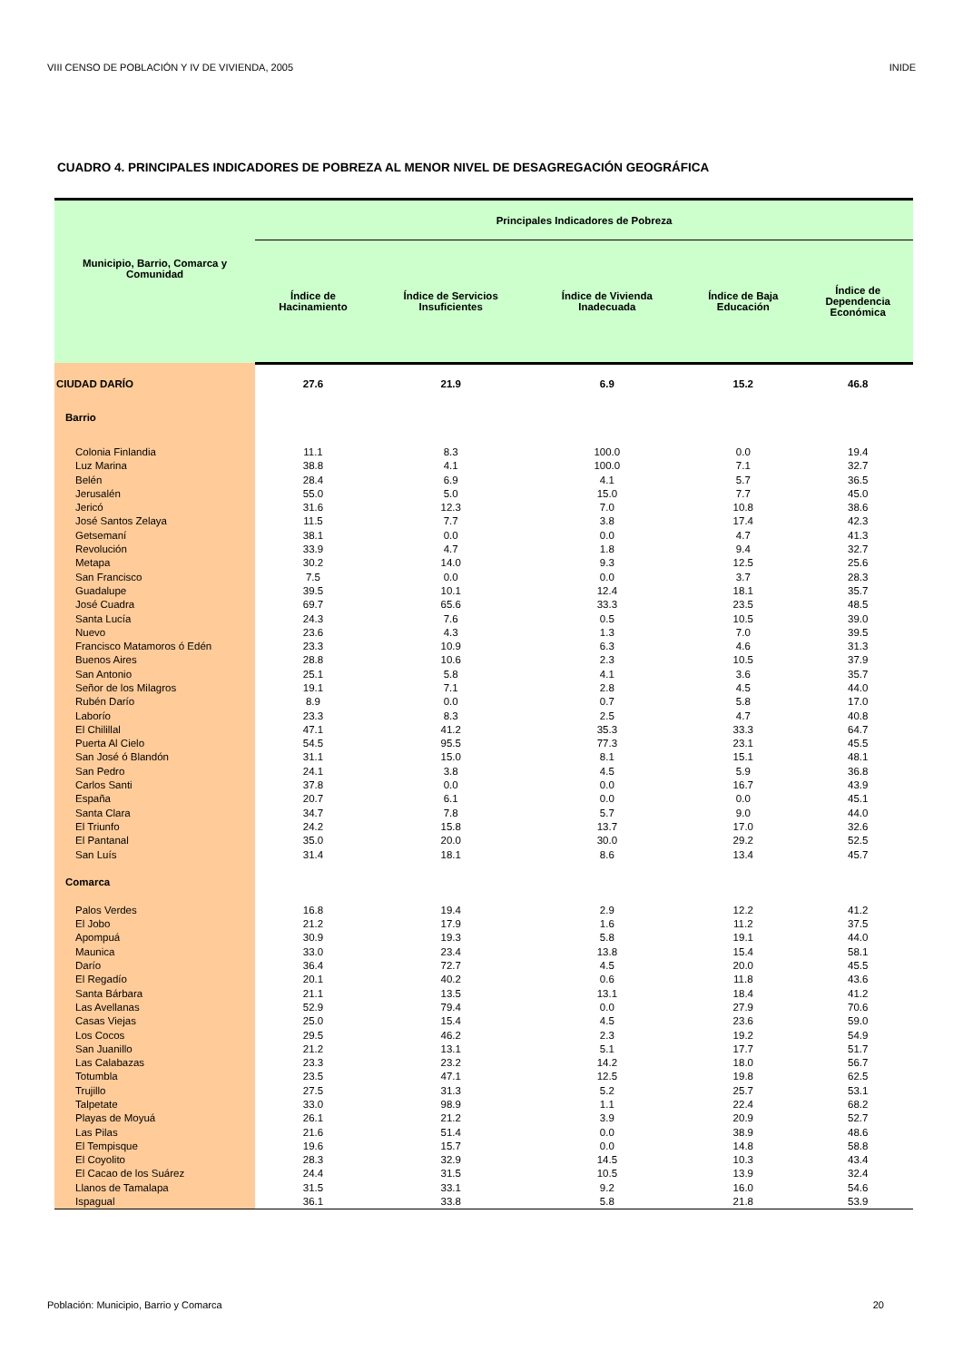VIII CENSO DE POBLACIÓN Y IV DE VIVIENDA, 2005 INIDE
CUADRO 4. PRINCIPALES INDICADORES DE POBREZA AL MENOR NIVEL DE DESAGREGACIÓN GEOGRÁFICA
| Municipio, Barrio, Comarca y Comunidad | Principales Indicadores de Pobreza | | | | |
| --- | --- | --- | --- | --- | --- |
| | Índice de Hacinamiento | Índice de Servicios Insuficientes | Índice de Vivienda Inadecuada | Índice de Baja Educación | Índice de Dependencia Económica |
| CIUDAD DARÍO | 27.6 | 21.9 | 6.9 | 15.2 | 46.8 |
| Barrio | | | | | |
| Colonia Finlandia | 11.1 | 8.3 | 100.0 | 0.0 | 19.4 |
| Luz Marina | 38.8 | 4.1 | 100.0 | 7.1 | 32.7 |
| Belén | 28.4 | 6.9 | 4.1 | 5.7 | 36.5 |
| Jerusalén | 55.0 | 5.0 | 15.0 | 7.7 | 45.0 |
| Jericó | 31.6 | 12.3 | 7.0 | 10.8 | 38.6 |
| José Santos Zelaya | 11.5 | 7.7 | 3.8 | 17.4 | 42.3 |
| Getsemaní | 38.1 | 0.0 | 0.0 | 4.7 | 41.3 |
| Revolución | 33.9 | 4.7 | 1.8 | 9.4 | 32.7 |
| Metapa | 30.2 | 14.0 | 9.3 | 12.5 | 25.6 |
| San Francisco | 7.5 | 0.0 | 0.0 | 3.7 | 28.3 |
| Guadalupe | 39.5 | 10.1 | 12.4 | 18.1 | 35.7 |
| José Cuadra | 69.7 | 65.6 | 33.3 | 23.5 | 48.5 |
| Santa Lucía | 24.3 | 7.6 | 0.5 | 10.5 | 39.0 |
| Nuevo | 23.6 | 4.3 | 1.3 | 7.0 | 39.5 |
| Francisco Matamoros ó Edén | 23.3 | 10.9 | 6.3 | 4.6 | 31.3 |
| Buenos Aires | 28.8 | 10.6 | 2.3 | 10.5 | 37.9 |
| San Antonio | 25.1 | 5.8 | 4.1 | 3.6 | 35.7 |
| Señor de los Milagros | 19.1 | 7.1 | 2.8 | 4.5 | 44.0 |
| Rubén Darío | 8.9 | 0.0 | 0.7 | 5.8 | 17.0 |
| Laborío | 23.3 | 8.3 | 2.5 | 4.7 | 40.8 |
| El Chilillal | 47.1 | 41.2 | 35.3 | 33.3 | 64.7 |
| Puerta Al Cielo | 54.5 | 95.5 | 77.3 | 23.1 | 45.5 |
| San José ó Blandón | 31.1 | 15.0 | 8.1 | 15.1 | 48.1 |
| San Pedro | 24.1 | 3.8 | 4.5 | 5.9 | 36.8 |
| Carlos Santi | 37.8 | 0.0 | 0.0 | 16.7 | 43.9 |
| España | 20.7 | 6.1 | 0.0 | 0.0 | 45.1 |
| Santa Clara | 34.7 | 7.8 | 5.7 | 9.0 | 44.0 |
| El Triunfo | 24.2 | 15.8 | 13.7 | 17.0 | 32.6 |
| El Pantanal | 35.0 | 20.0 | 30.0 | 29.2 | 52.5 |
| San Luís | 31.4 | 18.1 | 8.6 | 13.4 | 45.7 |
| Comarca | | | | | |
| Palos Verdes | 16.8 | 19.4 | 2.9 | 12.2 | 41.2 |
| El Jobo | 21.2 | 17.9 | 1.6 | 11.2 | 37.5 |
| Apompuá | 30.9 | 19.3 | 5.8 | 19.1 | 44.0 |
| Maunica | 33.0 | 23.4 | 13.8 | 15.4 | 58.1 |
| Darío | 36.4 | 72.7 | 4.5 | 20.0 | 45.5 |
| El Regadío | 20.1 | 40.2 | 0.6 | 11.8 | 43.6 |
| Santa Bárbara | 21.1 | 13.5 | 13.1 | 18.4 | 41.2 |
| Las Avellanas | 52.9 | 79.4 | 0.0 | 27.9 | 70.6 |
| Casas Viejas | 25.0 | 15.4 | 4.5 | 23.6 | 59.0 |
| Los Cocos | 29.5 | 46.2 | 2.3 | 19.2 | 54.9 |
| San Juanillo | 21.2 | 13.1 | 5.1 | 17.7 | 51.7 |
| Las Calabazas | 23.3 | 23.2 | 14.2 | 18.0 | 56.7 |
| Totumbla | 23.5 | 47.1 | 12.5 | 19.8 | 62.5 |
| Trujillo | 27.5 | 31.3 | 5.2 | 25.7 | 53.1 |
| Talpetate | 33.0 | 98.9 | 1.1 | 22.4 | 68.2 |
| Playas de Moyuá | 26.1 | 21.2 | 3.9 | 20.9 | 52.7 |
| Las Pilas | 21.6 | 51.4 | 0.0 | 38.9 | 48.6 |
| El Tempisque | 19.6 | 15.7 | 0.0 | 14.8 | 58.8 |
| El Coyolito | 28.3 | 32.9 | 14.5 | 10.3 | 43.4 |
| El Cacao de los Suárez | 24.4 | 31.5 | 10.5 | 13.9 | 32.4 |
| Llanos de Tamalapa | 31.5 | 33.1 | 9.2 | 16.0 | 54.6 |
| Ispagual | 36.1 | 33.8 | 5.8 | 21.8 | 53.9 |
Población: Municipio, Barrio y Comarca 20